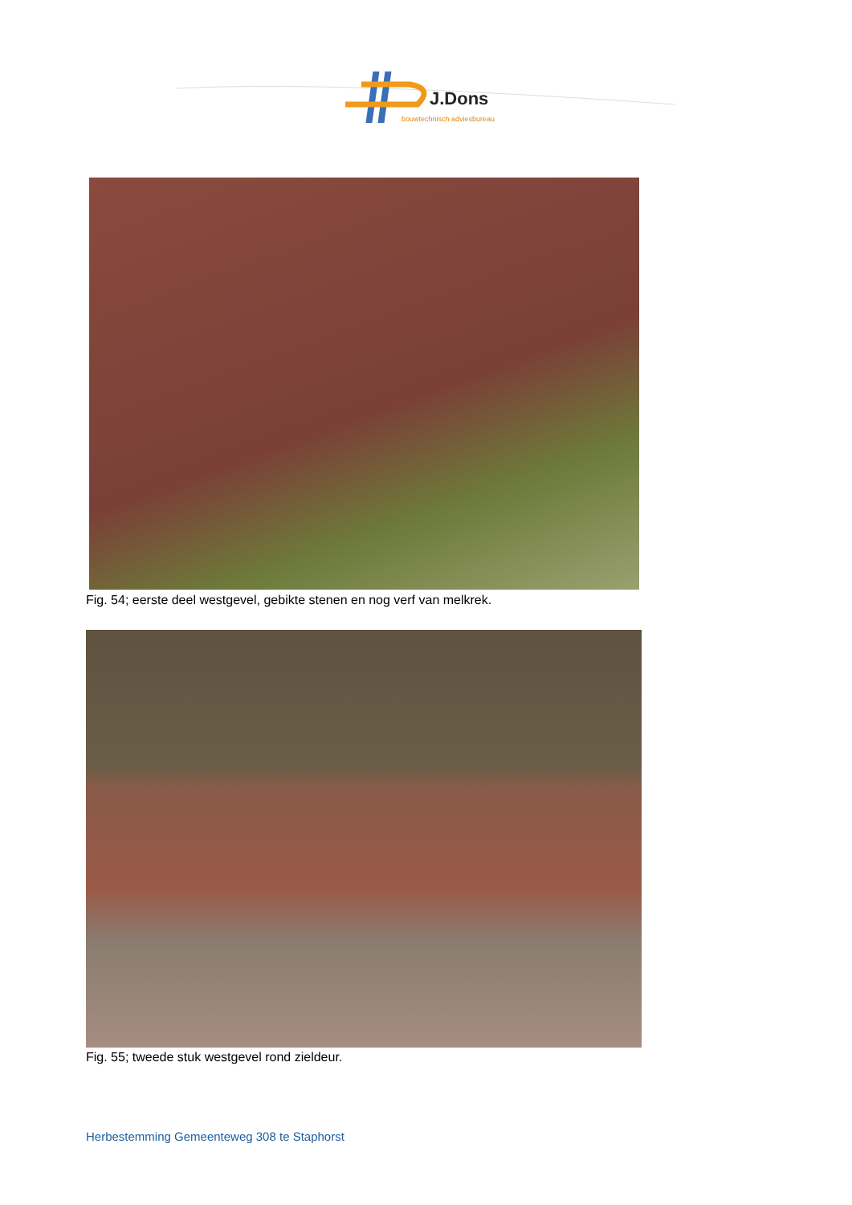J.Dons
bouwtechnisch adviesbureau
Fig. 54; eerste deel westgevel, gebikte stenen en nog verf van melkrek.
Fig. 55; tweede stuk westgevel rond zieldeur.
Herbestemming Gemeenteweg 308 te Staphorst